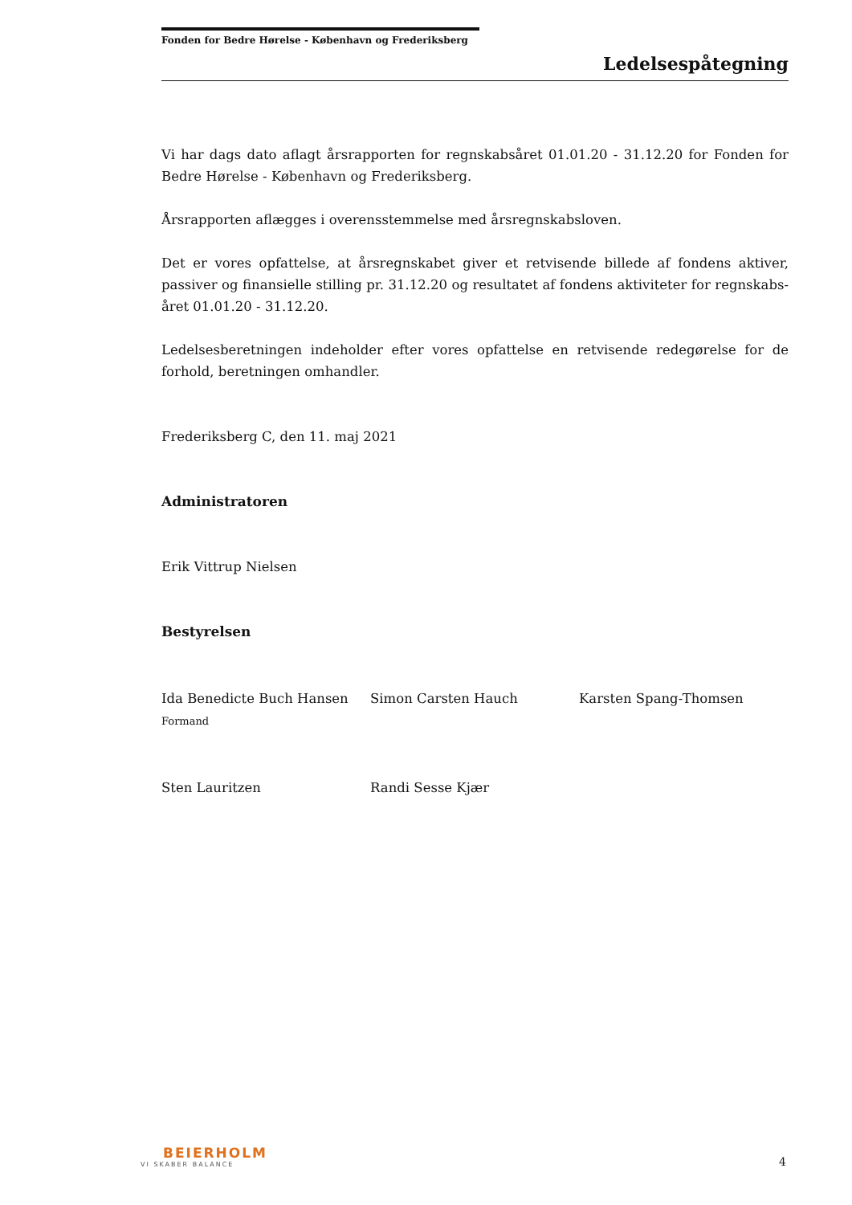Fonden for Bedre Hørelse - København og Frederiksberg
Ledelsespåtegning
Vi har dags dato aflagt årsrapporten for regnskabsåret 01.01.20 - 31.12.20 for Fonden for Bedre Hørelse - København og Frederiksberg.
Årsrapporten aflægges i overensstemmelse med årsregnskabsloven.
Det er vores opfattelse, at årsregnskabet giver et retvisende billede af fondens aktiver, passiver og finansielle stilling pr. 31.12.20 og resultatet af fondens aktiviteter for regnskabs-året 01.01.20 - 31.12.20.
Ledelsesberetningen indeholder efter vores opfattelse en retvisende redegørelse for de forhold, beretningen omhandler.
Frederiksberg C, den 11. maj 2021
Administratoren
Erik Vittrup Nielsen
Bestyrelsen
Ida Benedicte Buch Hansen
Formand
Simon Carsten Hauch Karsten Spang-Thomsen
Sten Lauritzen Randi Sesse Kjær
BEIERHOLM
VI SKABER BALANCE
4